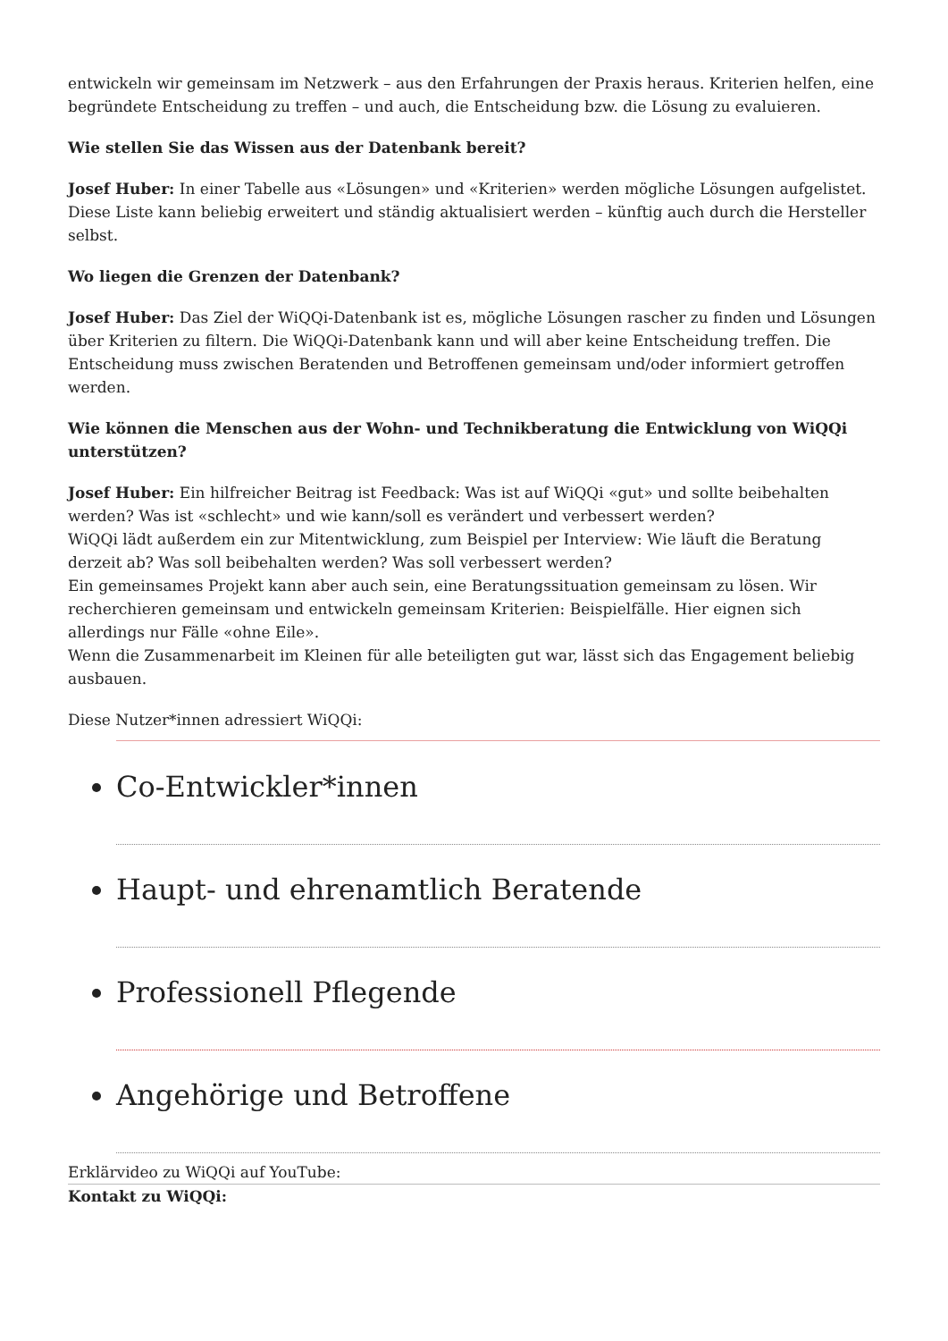entwickeln wir gemeinsam im Netzwerk – aus den Erfahrungen der Praxis heraus. Kriterien helfen, eine begründete Entscheidung zu treffen – und auch, die Entscheidung bzw. die Lösung zu evaluieren.
Wie stellen Sie das Wissen aus der Datenbank bereit?
Josef Huber: In einer Tabelle aus «Lösungen» und «Kriterien» werden mögliche Lösungen aufgelistet. Diese Liste kann beliebig erweitert und ständig aktualisiert werden – künftig auch durch die Hersteller selbst.
Wo liegen die Grenzen der Datenbank?
Josef Huber: Das Ziel der WiQQi-Datenbank ist es, mögliche Lösungen rascher zu finden und Lösungen über Kriterien zu filtern. Die WiQQi-Datenbank kann und will aber keine Entscheidung treffen. Die Entscheidung muss zwischen Beratenden und Betroffenen gemeinsam und/oder informiert getroffen werden.
Wie können die Menschen aus der Wohn- und Technikberatung die Entwicklung von WiQQi unterstützen?
Josef Huber: Ein hilfreicher Beitrag ist Feedback: Was ist auf WiQQi «gut» und sollte beibehalten werden? Was ist «schlecht» und wie kann/soll es verändert und verbessert werden?
WiQQi lädt außerdem ein zur Mitentwicklung, zum Beispiel per Interview: Wie läuft die Beratung derzeit ab? Was soll beibehalten werden? Was soll verbessert werden?
Ein gemeinsames Projekt kann aber auch sein, eine Beratungssituation gemeinsam zu lösen. Wir recherchieren gemeinsam und entwickeln gemeinsam Kriterien: Beispielfälle. Hier eignen sich allerdings nur Fälle «ohne Eile».
Wenn die Zusammenarbeit im Kleinen für alle beteiligten gut war, lässt sich das Engagement beliebig ausbauen.
Diese Nutzer*innen adressiert WiQQi:
Co-Entwickler*innen
Haupt- und ehrenamtlich Beratende
Professionell Pflegende
Angehörige und Betroffene
Erklärvideo zu WiQQi auf YouTube:
Kontakt zu WiQQi: